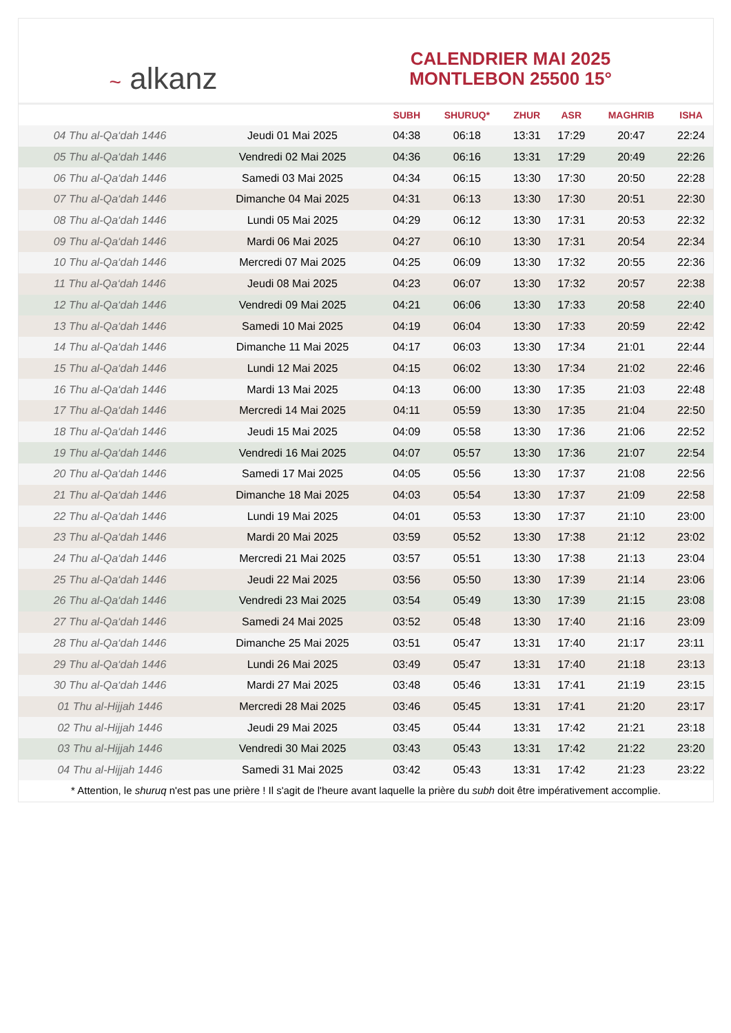~ alkanz
CALENDRIER MAI 2025
MONTLEBON 25500 15°
| | | SUBH | SHURUQ* | ZHUR | ASR | MAGHRIB | ISHA |
| --- | --- | --- | --- | --- | --- | --- | --- |
| 04 Thu al-Qa‘dah 1446 | Jeudi 01 Mai 2025 | 04:38 | 06:18 | 13:31 | 17:29 | 20:47 | 22:24 |
| 05 Thu al-Qa‘dah 1446 | Vendredi 02 Mai 2025 | 04:36 | 06:16 | 13:31 | 17:29 | 20:49 | 22:26 |
| 06 Thu al-Qa‘dah 1446 | Samedi 03 Mai 2025 | 04:34 | 06:15 | 13:30 | 17:30 | 20:50 | 22:28 |
| 07 Thu al-Qa‘dah 1446 | Dimanche 04 Mai 2025 | 04:31 | 06:13 | 13:30 | 17:30 | 20:51 | 22:30 |
| 08 Thu al-Qa‘dah 1446 | Lundi 05 Mai 2025 | 04:29 | 06:12 | 13:30 | 17:31 | 20:53 | 22:32 |
| 09 Thu al-Qa‘dah 1446 | Mardi 06 Mai 2025 | 04:27 | 06:10 | 13:30 | 17:31 | 20:54 | 22:34 |
| 10 Thu al-Qa‘dah 1446 | Mercredi 07 Mai 2025 | 04:25 | 06:09 | 13:30 | 17:32 | 20:55 | 22:36 |
| 11 Thu al-Qa‘dah 1446 | Jeudi 08 Mai 2025 | 04:23 | 06:07 | 13:30 | 17:32 | 20:57 | 22:38 |
| 12 Thu al-Qa‘dah 1446 | Vendredi 09 Mai 2025 | 04:21 | 06:06 | 13:30 | 17:33 | 20:58 | 22:40 |
| 13 Thu al-Qa‘dah 1446 | Samedi 10 Mai 2025 | 04:19 | 06:04 | 13:30 | 17:33 | 20:59 | 22:42 |
| 14 Thu al-Qa‘dah 1446 | Dimanche 11 Mai 2025 | 04:17 | 06:03 | 13:30 | 17:34 | 21:01 | 22:44 |
| 15 Thu al-Qa‘dah 1446 | Lundi 12 Mai 2025 | 04:15 | 06:02 | 13:30 | 17:34 | 21:02 | 22:46 |
| 16 Thu al-Qa‘dah 1446 | Mardi 13 Mai 2025 | 04:13 | 06:00 | 13:30 | 17:35 | 21:03 | 22:48 |
| 17 Thu al-Qa‘dah 1446 | Mercredi 14 Mai 2025 | 04:11 | 05:59 | 13:30 | 17:35 | 21:04 | 22:50 |
| 18 Thu al-Qa‘dah 1446 | Jeudi 15 Mai 2025 | 04:09 | 05:58 | 13:30 | 17:36 | 21:06 | 22:52 |
| 19 Thu al-Qa‘dah 1446 | Vendredi 16 Mai 2025 | 04:07 | 05:57 | 13:30 | 17:36 | 21:07 | 22:54 |
| 20 Thu al-Qa‘dah 1446 | Samedi 17 Mai 2025 | 04:05 | 05:56 | 13:30 | 17:37 | 21:08 | 22:56 |
| 21 Thu al-Qa‘dah 1446 | Dimanche 18 Mai 2025 | 04:03 | 05:54 | 13:30 | 17:37 | 21:09 | 22:58 |
| 22 Thu al-Qa‘dah 1446 | Lundi 19 Mai 2025 | 04:01 | 05:53 | 13:30 | 17:37 | 21:10 | 23:00 |
| 23 Thu al-Qa‘dah 1446 | Mardi 20 Mai 2025 | 03:59 | 05:52 | 13:30 | 17:38 | 21:12 | 23:02 |
| 24 Thu al-Qa‘dah 1446 | Mercredi 21 Mai 2025 | 03:57 | 05:51 | 13:30 | 17:38 | 21:13 | 23:04 |
| 25 Thu al-Qa‘dah 1446 | Jeudi 22 Mai 2025 | 03:56 | 05:50 | 13:30 | 17:39 | 21:14 | 23:06 |
| 26 Thu al-Qa‘dah 1446 | Vendredi 23 Mai 2025 | 03:54 | 05:49 | 13:30 | 17:39 | 21:15 | 23:08 |
| 27 Thu al-Qa‘dah 1446 | Samedi 24 Mai 2025 | 03:52 | 05:48 | 13:30 | 17:40 | 21:16 | 23:09 |
| 28 Thu al-Qa‘dah 1446 | Dimanche 25 Mai 2025 | 03:51 | 05:47 | 13:31 | 17:40 | 21:17 | 23:11 |
| 29 Thu al-Qa‘dah 1446 | Lundi 26 Mai 2025 | 03:49 | 05:47 | 13:31 | 17:40 | 21:18 | 23:13 |
| 30 Thu al-Qa‘dah 1446 | Mardi 27 Mai 2025 | 03:48 | 05:46 | 13:31 | 17:41 | 21:19 | 23:15 |
| 01 Thu al-Hijjah 1446 | Mercredi 28 Mai 2025 | 03:46 | 05:45 | 13:31 | 17:41 | 21:20 | 23:17 |
| 02 Thu al-Hijjah 1446 | Jeudi 29 Mai 2025 | 03:45 | 05:44 | 13:31 | 17:42 | 21:21 | 23:18 |
| 03 Thu al-Hijjah 1446 | Vendredi 30 Mai 2025 | 03:43 | 05:43 | 13:31 | 17:42 | 21:22 | 23:20 |
| 04 Thu al-Hijjah 1446 | Samedi 31 Mai 2025 | 03:42 | 05:43 | 13:31 | 17:42 | 21:23 | 23:22 |
* Attention, le shuruq n'est pas une prière ! Il s'agit de l'heure avant laquelle la prière du subh doit être impérativement accomplie.